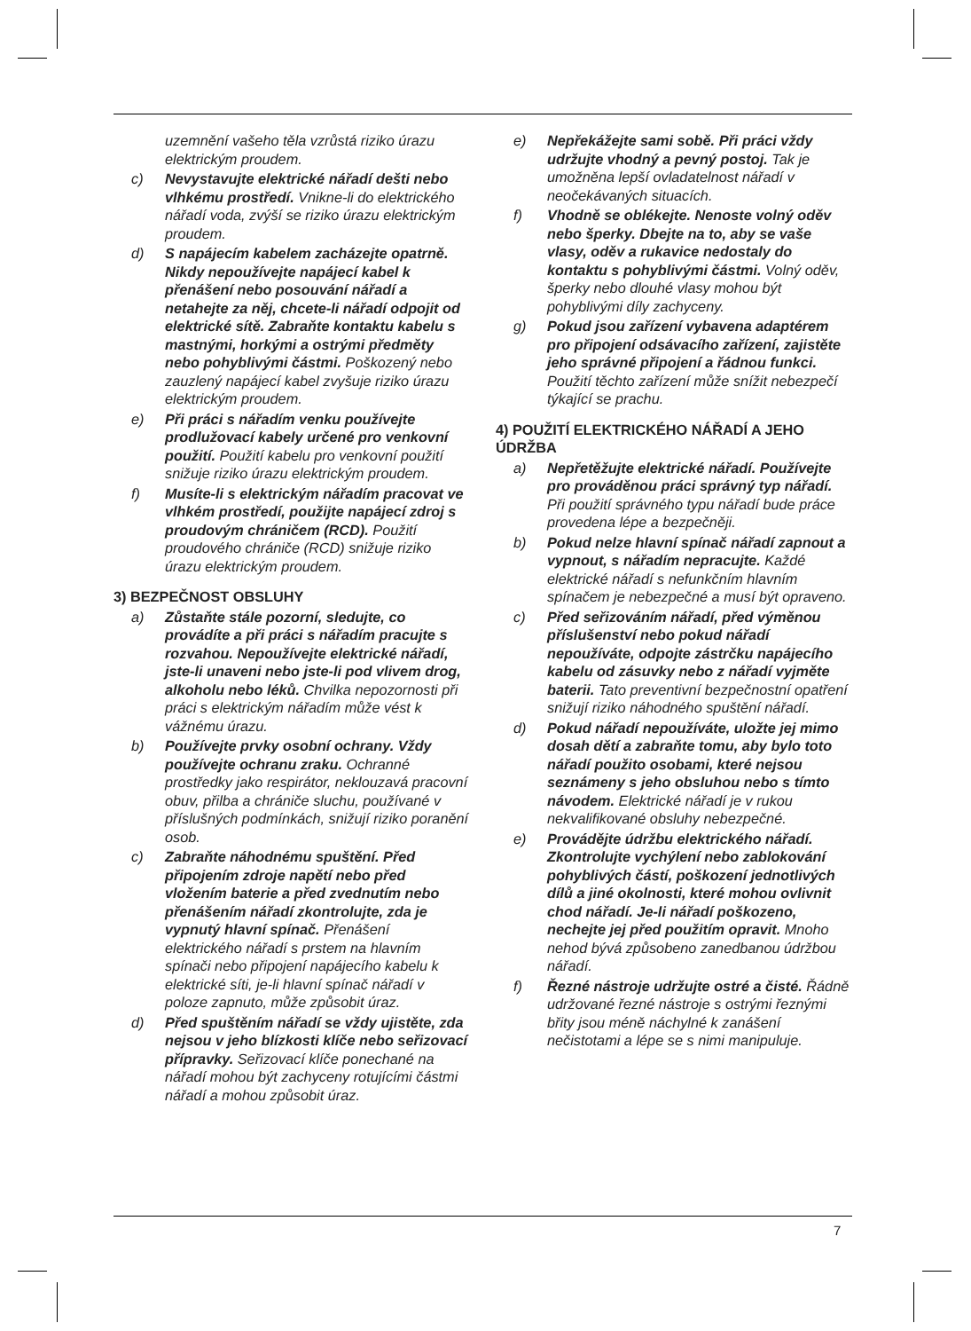uzemnění vašeho těla vzrůstá riziko úrazu elektrickým proudem.
c) Nevystavujte elektrické nářadí dešti nebo vlhkému prostředí. Vnikne-li do elektrického nářadí voda, zvýší se riziko úrazu elektrickým proudem.
d) S napájecím kabelem zacházejte opatrně. Nikdy nepoužívejte napájecí kabel k přenášení nebo posouvání nářadí a netahejte za něj, chcete-li nářadí odpojit od elektrické sítě. Zabraňte kontaktu kabelu s mastnými, horkými a ostrými předměty nebo pohyblivými částmi. Poškozený nebo zauzlený napájecí kabel zvyšuje riziko úrazu elektrickým proudem.
e) Při práci s nářadím venku používejte prodlužovací kabely určené pro venkovní použití. Použití kabelu pro venkovní použití snižuje riziko úrazu elektrickým proudem.
f) Musíte-li s elektrickým nářadím pracovat ve vlhkém prostředí, použijte napájecí zdroj s proudovým chráničem (RCD). Použití proudového chrániče (RCD) snižuje riziko úrazu elektrickým proudem.
3) BEZPEČNOST OBSLUHY
a) Zůstaňte stále pozorní, sledujte, co provádíte a při práci s nářadím pracujte s rozvahou. Nepoužívejte elektrické nářadí, jste-li unaveni nebo jste-li pod vlivem drog, alkoholu nebo léků. Chvilka nepozornosti při práci s elektrickým nářadím může vést k vážnému úrazu.
b) Používejte prvky osobní ochrany. Vždy používejte ochranu zraku. Ochranné prostředky jako respirátor, neklouzavá pracovní obuv, přilba a chrániče sluchu, používané v příslušných podmínkách, snižují riziko poranění osob.
c) Zabraňte náhodnému spuštění. Před připojením zdroje napětí nebo před vložením baterie a před zvednutím nebo přenášením nářadí zkontrolujte, zda je vypnutý hlavní spínač. Přenášení elektrického nářadí s prstem na hlavním spínači nebo připojení napájecího kabelu k elektrické síti, je-li hlavní spínač nářadí v poloze zapnuto, může způsobit úraz.
d) Před spuštěním nářadí se vždy ujistěte, zda nejsou v jeho blízkosti klíče nebo seřizovací přípravky. Seřizovací klíče ponechané na nářadí mohou být zachyceny rotujícími částmi nářadí a mohou způsobit úraz.
e) Nepřekážejte sami sobě. Při práci vždy udržujte vhodný a pevný postoj. Tak je umožněna lepší ovladatelnost nářadí v neočekávaných situacích.
f) Vhodně se oblékejte. Nenoste volný oděv nebo šperky. Dbejte na to, aby se vaše vlasy, oděv a rukavice nedostaly do kontaktu s pohyblivými částmi. Volný oděv, šperky nebo dlouhé vlasy mohou být pohyblivými díly zachyceny.
g) Pokud jsou zařízení vybavena adaptérem pro připojení odsávacího zařízení, zajistěte jeho správné připojení a řádnou funkci. Použití těchto zařízení může snížit nebezpečí týkající se prachu.
4) POUŽITÍ ELEKTRICKÉHO NÁŘADÍ A JEHO ÚDRŽBA
a) Nepřetěžujte elektrické nářadí. Používejte pro prováděnou práci správný typ nářadí. Při použití správného typu nářadí bude práce provedena lépe a bezpečněji.
b) Pokud nelze hlavní spínač nářadí zapnout a vypnout, s nářadím nepracujte. Každé elektrické nářadí s nefunkčním hlavním spínačem je nebezpečné a musí být opraveno.
c) Před seřizováním nářadí, před výměnou příslušenství nebo pokud nářadí nepoužíváte, odpojte zástrčku napájecího kabelu od zásuvky nebo z nářadí vyjměte baterii. Tato preventivní bezpečnostní opatření snižují riziko náhodného spuštění nářadí.
d) Pokud nářadí nepoužíváte, uložte jej mimo dosah dětí a zabraňte tomu, aby bylo toto nářadí použito osobami, které nejsou seznámeny s jeho obsluhou nebo s tímto návodem. Elektrické nářadí je v rukou nekvalifikované obsluhy nebezpečné.
e) Provádějte údržbu elektrického nářadí. Zkontrolujte vychýlení nebo zablokování pohyblivých částí, poškození jednotlivých dílů a jiné okolnosti, které mohou ovlivnit chod nářadí. Je-li nářadí poškozeno, nechejte jej před použitím opravit. Mnoho nehod bývá způsobeno zanedbanou údržbou nářadí.
f) Řezné nástroje udržujte ostré a čisté. Řádně udržované řezné nástroje s ostrými řeznými břity jsou méně náchylné k zanášení nečistotami a lépe se s nimi manipuluje.
7